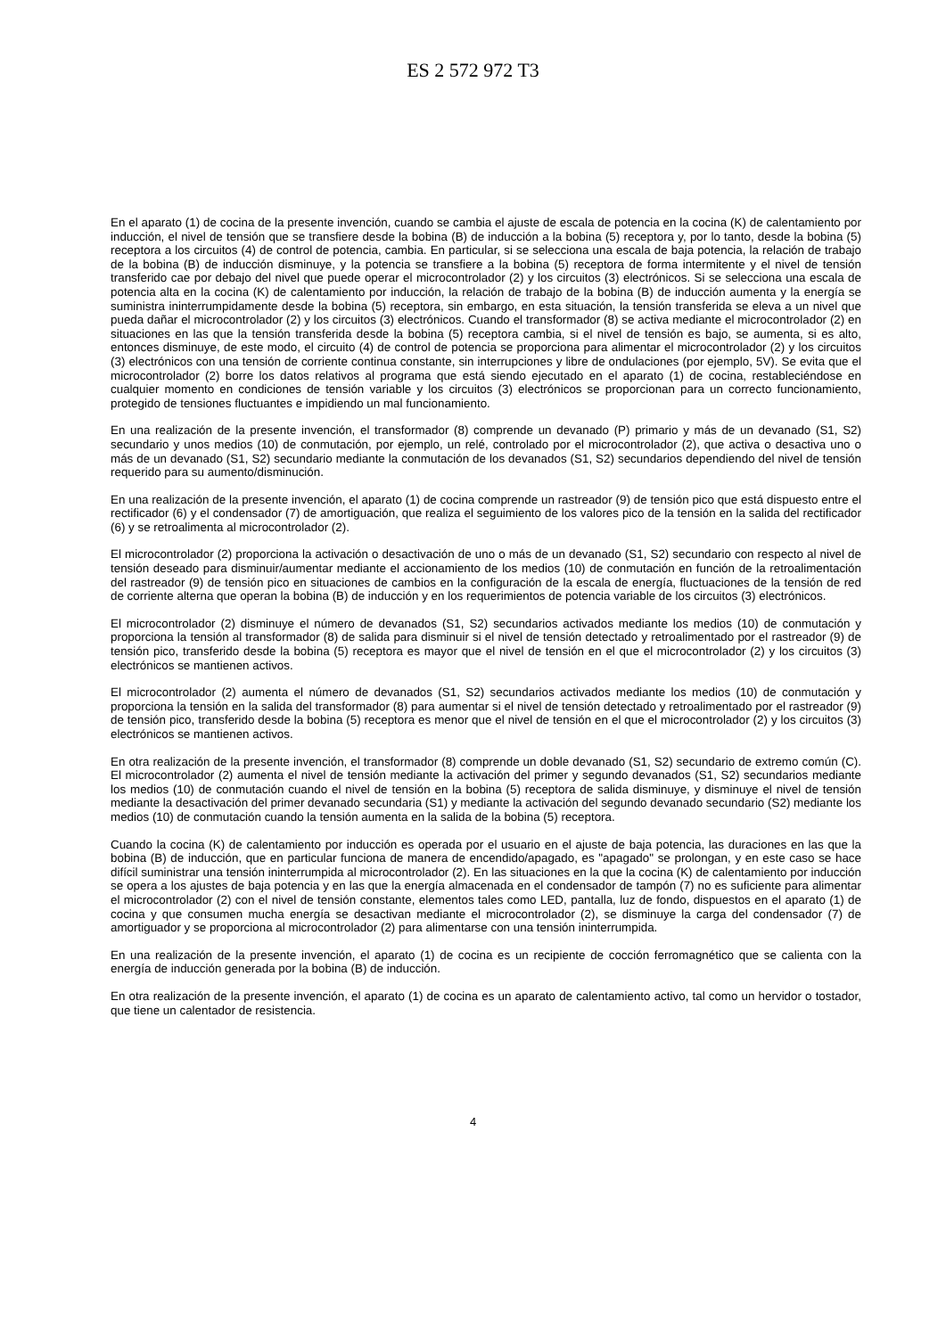ES 2 572 972 T3
En el aparato (1) de cocina de la presente invención, cuando se cambia el ajuste de escala de potencia en la cocina (K) de calentamiento por inducción, el nivel de tensión que se transfiere desde la bobina (B) de inducción a la bobina (5) receptora y, por lo tanto, desde la bobina (5) receptora a los circuitos (4) de control de potencia, cambia. En particular, si se selecciona una escala de baja potencia, la relación de trabajo de la bobina (B) de inducción disminuye, y la potencia se transfiere a la bobina (5) receptora de forma intermitente y el nivel de tensión transferido cae por debajo del nivel que puede operar el microcontrolador (2) y los circuitos (3) electrónicos. Si se selecciona una escala de potencia alta en la cocina (K) de calentamiento por inducción, la relación de trabajo de la bobina (B) de inducción aumenta y la energía se suministra ininterrumpidamente desde la bobina (5) receptora, sin embargo, en esta situación, la tensión transferida se eleva a un nivel que pueda dañar el microcontrolador (2) y los circuitos (3) electrónicos. Cuando el transformador (8) se activa mediante el microcontrolador (2) en situaciones en las que la tensión transferida desde la bobina (5) receptora cambia, si el nivel de tensión es bajo, se aumenta, si es alto, entonces disminuye, de este modo, el circuito (4) de control de potencia se proporciona para alimentar el microcontrolador (2) y los circuitos (3) electrónicos con una tensión de corriente continua constante, sin interrupciones y libre de ondulaciones (por ejemplo, 5V). Se evita que el microcontrolador (2) borre los datos relativos al programa que está siendo ejecutado en el aparato (1) de cocina, restableciéndose en cualquier momento en condiciones de tensión variable y los circuitos (3) electrónicos se proporcionan para un correcto funcionamiento, protegido de tensiones fluctuantes e impidiendo un mal funcionamiento.
En una realización de la presente invención, el transformador (8) comprende un devanado (P) primario y más de un devanado (S1, S2) secundario y unos medios (10) de conmutación, por ejemplo, un relé, controlado por el microcontrolador (2), que activa o desactiva uno o más de un devanado (S1, S2) secundario mediante la conmutación de los devanados (S1, S2) secundarios dependiendo del nivel de tensión requerido para su aumento/disminución.
En una realización de la presente invención, el aparato (1) de cocina comprende un rastreador (9) de tensión pico que está dispuesto entre el rectificador (6) y el condensador (7) de amortiguación, que realiza el seguimiento de los valores pico de la tensión en la salida del rectificador (6) y se retroalimenta al microcontrolador (2).
El microcontrolador (2) proporciona la activación o desactivación de uno o más de un devanado (S1, S2) secundario con respecto al nivel de tensión deseado para disminuir/aumentar mediante el accionamiento de los medios (10) de conmutación en función de la retroalimentación del rastreador (9) de tensión pico en situaciones de cambios en la configuración de la escala de energía, fluctuaciones de la tensión de red de corriente alterna que operan la bobina (B) de inducción y en los requerimientos de potencia variable de los circuitos (3) electrónicos.
El microcontrolador (2) disminuye el número de devanados (S1, S2) secundarios activados mediante los medios (10) de conmutación y proporciona la tensión al transformador (8) de salida para disminuir si el nivel de tensión detectado y retroalimentado por el rastreador (9) de tensión pico, transferido desde la bobina (5) receptora es mayor que el nivel de tensión en el que el microcontrolador (2) y los circuitos (3) electrónicos se mantienen activos.
El microcontrolador (2) aumenta el número de devanados (S1, S2) secundarios activados mediante los medios (10) de conmutación y proporciona la tensión en la salida del transformador (8) para aumentar si el nivel de tensión detectado y retroalimentado por el rastreador (9) de tensión pico, transferido desde la bobina (5) receptora es menor que el nivel de tensión en el que el microcontrolador (2) y los circuitos (3) electrónicos se mantienen activos.
En otra realización de la presente invención, el transformador (8) comprende un doble devanado (S1, S2) secundario de extremo común (C). El microcontrolador (2) aumenta el nivel de tensión mediante la activación del primer y segundo devanados (S1, S2) secundarios mediante los medios (10) de conmutación cuando el nivel de tensión en la bobina (5) receptora de salida disminuye, y disminuye el nivel de tensión mediante la desactivación del primer devanado secundaria (S1) y mediante la activación del segundo devanado secundario (S2) mediante los medios (10) de conmutación cuando la tensión aumenta en la salida de la bobina (5) receptora.
Cuando la cocina (K) de calentamiento por inducción es operada por el usuario en el ajuste de baja potencia, las duraciones en las que la bobina (B) de inducción, que en particular funciona de manera de encendido/apagado, es "apagado" se prolongan, y en este caso se hace difícil suministrar una tensión ininterrumpida al microcontrolador (2). En las situaciones en la que la cocina (K) de calentamiento por inducción se opera a los ajustes de baja potencia y en las que la energía almacenada en el condensador de tampón (7) no es suficiente para alimentar el microcontrolador (2) con el nivel de tensión constante, elementos tales como LED, pantalla, luz de fondo, dispuestos en el aparato (1) de cocina y que consumen mucha energía se desactivan mediante el microcontrolador (2), se disminuye la carga del condensador (7) de amortiguador y se proporciona al microcontrolador (2) para alimentarse con una tensión ininterrumpida.
En una realización de la presente invención, el aparato (1) de cocina es un recipiente de cocción ferromagnético que se calienta con la energía de inducción generada por la bobina (B) de inducción.
En otra realización de la presente invención, el aparato (1) de cocina es un aparato de calentamiento activo, tal como un hervidor o tostador, que tiene un calentador de resistencia.
4